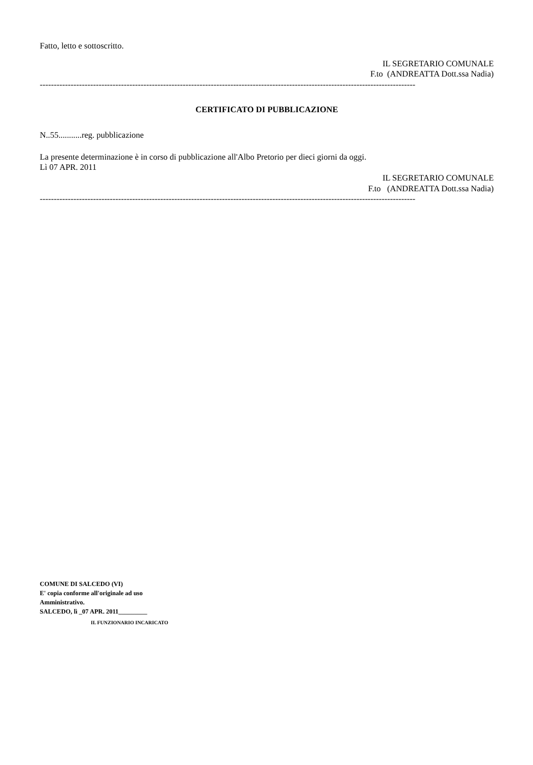Fatto, letto e sottoscritto.
IL SEGRETARIO COMUNALE
F.to (ANDREATTA Dott.ssa Nadia)
--------------------------------------------------------------------------------------------------------------------------------------
CERTIFICATO DI PUBBLICAZIONE
N..55...........reg. pubblicazione
La presente determinazione è in corso di pubblicazione all'Albo Pretorio per dieci giorni da oggi.
Lì 07 APR. 2011
IL SEGRETARIO COMUNALE
F.to (ANDREATTA Dott.ssa Nadia)
--------------------------------------------------------------------------------------------------------------------------------------
COMUNE DI SALCEDO (VI)
E' copia conforme all'originale ad uso
Amministrativo.
SALCEDO, lì _07 APR. 2011_________
IL FUNZIONARIO INCARICATO